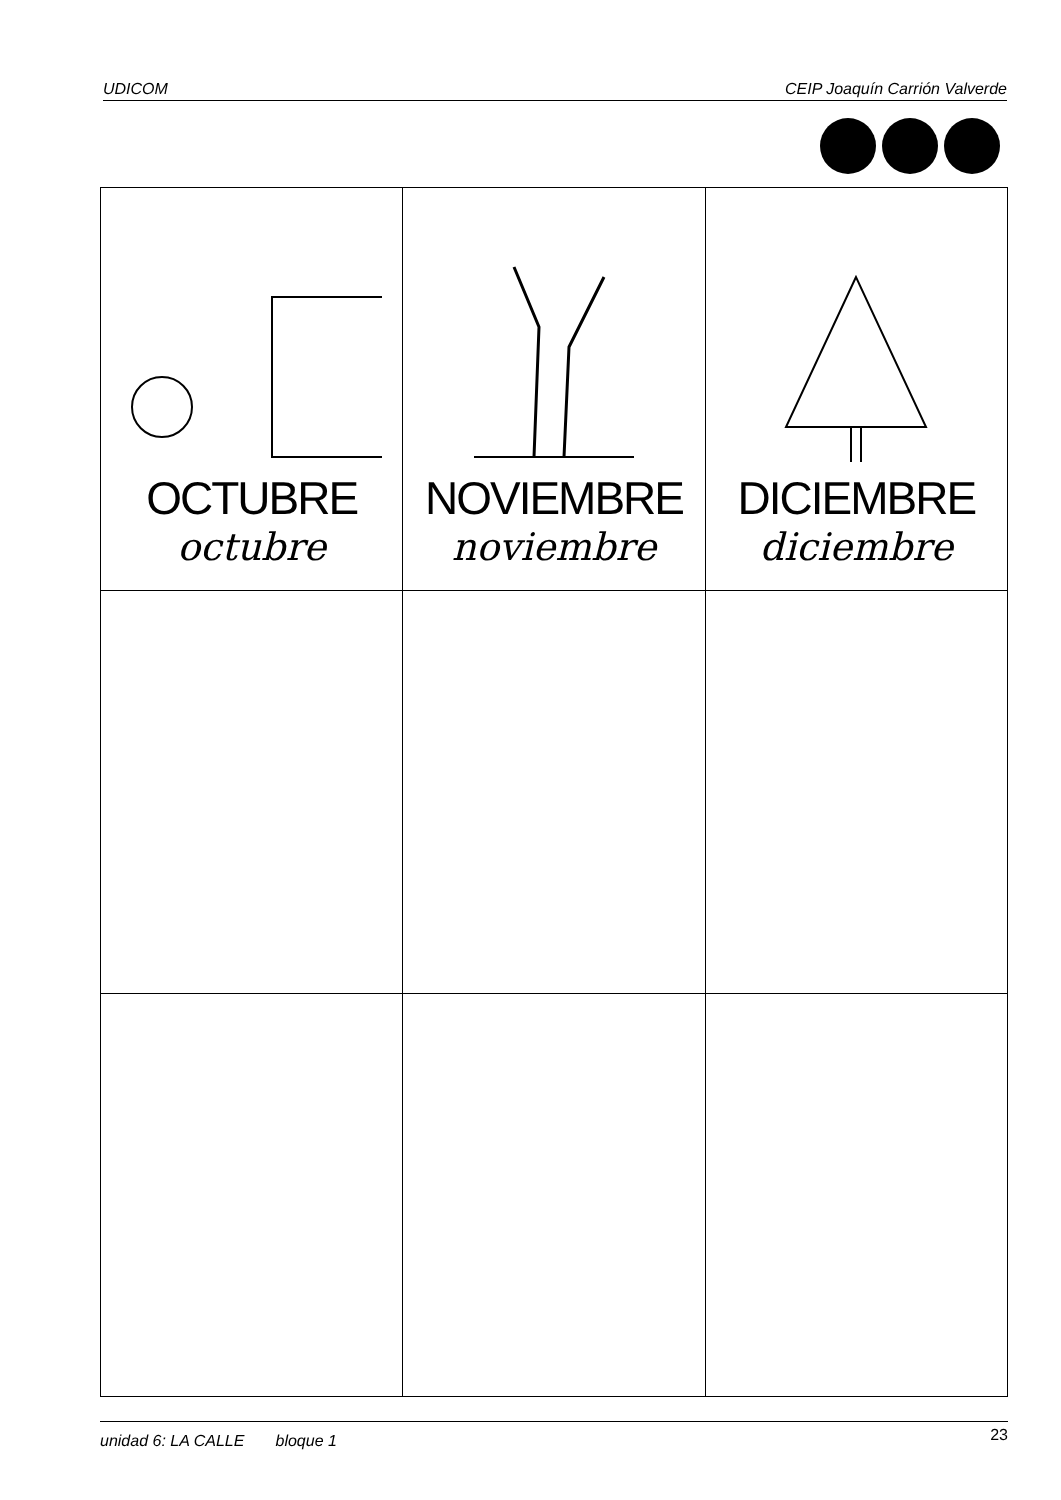UDICOM CEIP Joaquín Carrión Valverde
| OCTUBRE octubre | NOVIEMBRE noviembre | DICIEMBRE diciembre |
unidad 6: LA CALLE bloque 1 23